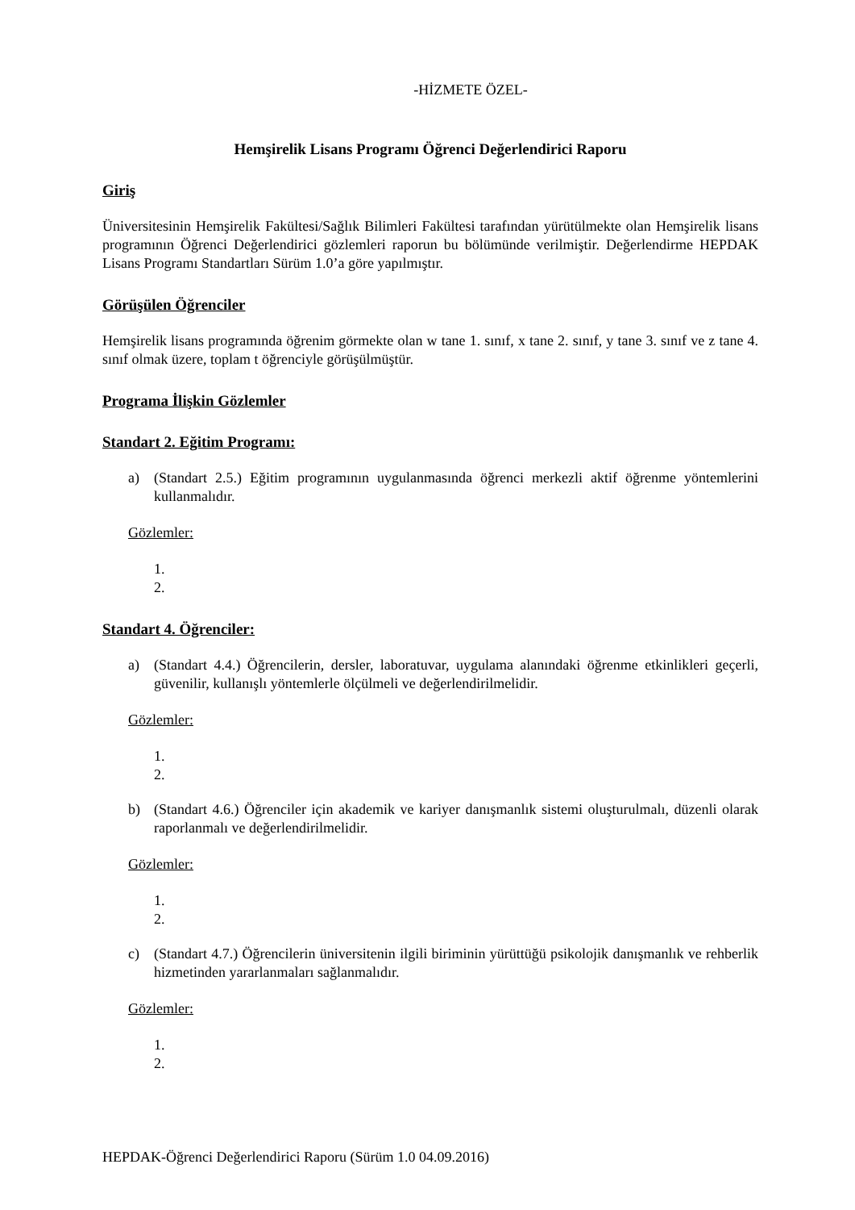-HİZMETE ÖZEL-
Hemşirelik Lisans Programı Öğrenci Değerlendirici Raporu
Giriş
Üniversitesinin Hemşirelik Fakültesi/Sağlık Bilimleri Fakültesi tarafından yürütülmekte olan Hemşirelik lisans programının Öğrenci Değerlendirici gözlemleri raporun bu bölümünde verilmiştir. Değerlendirme HEPDAK Lisans Programı Standartları Sürüm 1.0’a göre yapılmıştır.
Görüşülen Öğrenciler
Hemşirelik lisans programında öğrenim görmekte olan w tane 1. sınıf, x tane 2. sınıf, y tane 3. sınıf ve z tane 4. sınıf olmak üzere, toplam t öğrenciyle görüşülmüştür.
Programa İlişkin Gözlemler
Standart 2. Eğitim Programı:
a) (Standart 2.5.) Eğitim programının uygulanmasında öğrenci merkezli aktif öğrenme yöntemlerini kullanmalıdır.
Gözlemler:
1.
2.
Standart 4. Öğrenciler:
a) (Standart 4.4.) Öğrencilerin, dersler, laboratuvar, uygulama alanındaki öğrenme etkinlikleri geçerli, güvenilir, kullanışlı yöntemlerle ölçülmeli ve değerlendirilmelidir.
Gözlemler:
1.
2.
b) (Standart 4.6.) Öğrenciler için akademik ve kariyer danışmanlık sistemi oluşturulmalı, düzenli olarak raporlanmalı ve değerlendirilmelidir.
Gözlemler:
1.
2.
c) (Standart 4.7.) Öğrencilerin üniversitenin ilgili biriminin yürüttüğü psikolojik danışmanlık ve rehberlik hizmetinden yararlanmaları sağlanmalıdır.
Gözlemler:
1.
2.
HEPDAK-Öğrenci Değerlendirici Raporu (Sürüm 1.0 04.09.2016)